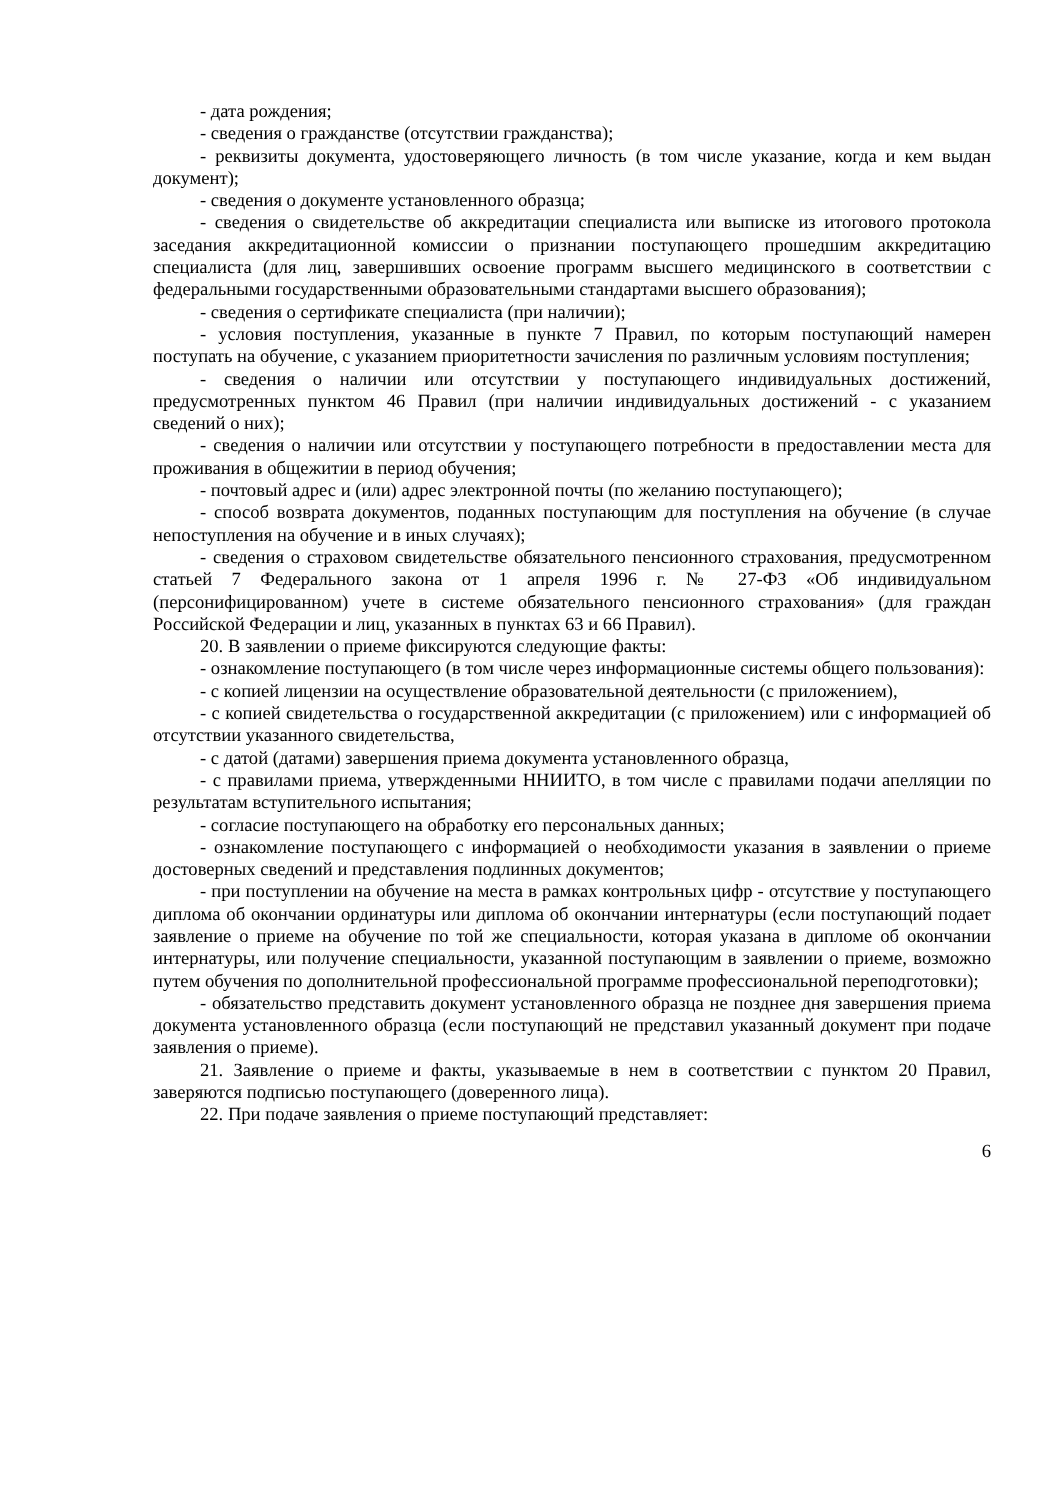- дата рождения;
- сведения о гражданстве (отсутствии гражданства);
- реквизиты документа, удостоверяющего личность (в том числе указание, когда и кем выдан документ);
- сведения о документе установленного образца;
- сведения о свидетельстве об аккредитации специалиста или выписке из итогового протокола заседания аккредитационной комиссии о признании поступающего прошедшим аккредитацию специалиста (для лиц, завершивших освоение программ высшего медицинского в соответствии с федеральными государственными образовательными стандартами высшего образования);
- сведения о сертификате специалиста (при наличии);
- условия поступления, указанные в пункте 7 Правил, по которым поступающий намерен поступать на обучение, с указанием приоритетности зачисления по различным условиям поступления;
- сведения о наличии или отсутствии у поступающего индивидуальных достижений, предусмотренных пунктом 46 Правил (при наличии индивидуальных достижений - с указанием сведений о них);
- сведения о наличии или отсутствии у поступающего потребности в предоставлении места для проживания в общежитии в период обучения;
- почтовый адрес и (или) адрес электронной почты (по желанию поступающего);
- способ возврата документов, поданных поступающим для поступления на обучение (в случае непоступления на обучение и в иных случаях);
- сведения о страховом свидетельстве обязательного пенсионного страхования, предусмотренном статьей 7 Федерального закона от 1 апреля 1996 г. № 27-ФЗ «Об индивидуальном (персонифицированном) учете в системе обязательного пенсионного страхования» (для граждан Российской Федерации и лиц, указанных в пунктах 63 и 66 Правил).
20. В заявлении о приеме фиксируются следующие факты:
- ознакомление поступающего (в том числе через информационные системы общего пользования):
- с копией лицензии на осуществление образовательной деятельности (с приложением),
- с копией свидетельства о государственной аккредитации (с приложением) или с информацией об отсутствии указанного свидетельства,
- с датой (датами) завершения приема документа установленного образца,
- с правилами приема, утвержденными ННИИТО, в том числе с правилами подачи апелляции по результатам вступительного испытания;
- согласие поступающего на обработку его персональных данных;
- ознакомление поступающего с информацией о необходимости указания в заявлении о приеме достоверных сведений и представления подлинных документов;
- при поступлении на обучение на места в рамках контрольных цифр - отсутствие у поступающего диплома об окончании ординатуры или диплома об окончании интернатуры (если поступающий подает заявление о приеме на обучение по той же специальности, которая указана в дипломе об окончании интернатуры, или получение специальности, указанной поступающим в заявлении о приеме, возможно путем обучения по дополнительной профессиональной программе профессиональной переподготовки);
- обязательство представить документ установленного образца не позднее дня завершения приема документа установленного образца (если поступающий не представил указанный документ при подаче заявления о приеме).
21. Заявление о приеме и факты, указываемые в нем в соответствии с пунктом 20 Правил, заверяются подписью поступающего (доверенного лица).
22. При подаче заявления о приеме поступающий представляет:
6